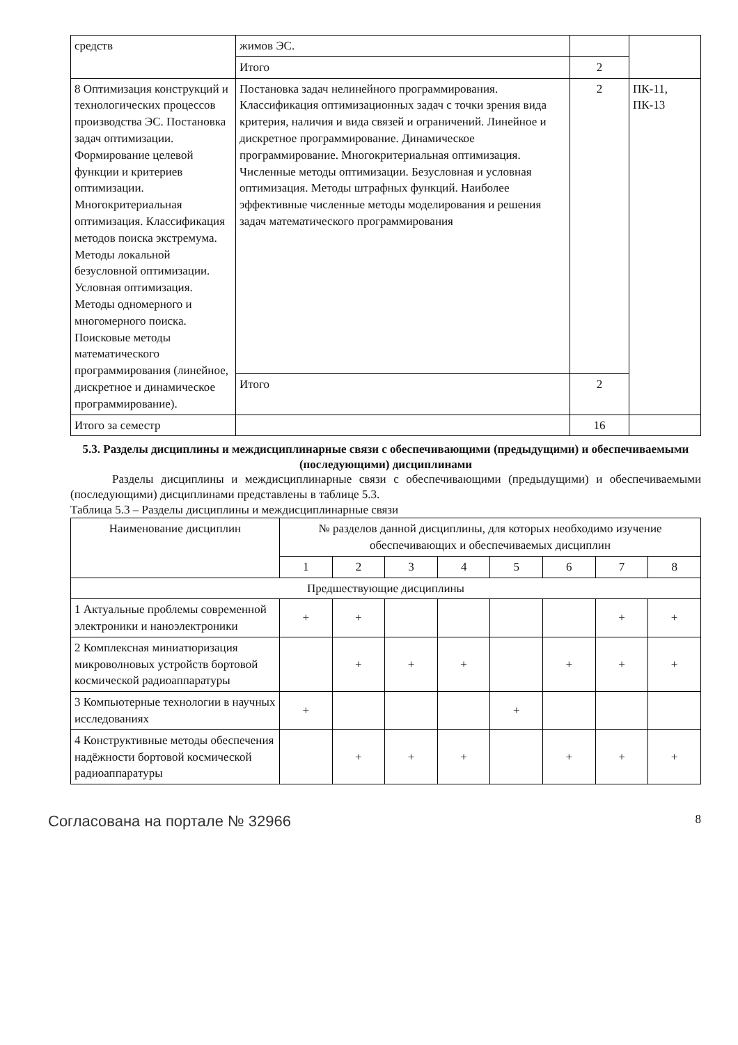| средств | жимов ЭС. | | |
| | Итого | 2 | |
| 8 Оптимизация конструкций и технологических процессов производства ЭС. Постановка задач оптимизации. Формирование целевой функции и критериев оптимизации. Многокритериальная оптимизация. Классификация методов поиска экстремума. Методы локальной безусловной оптимизации. Условная оптимизация. Методы одномерного и многомерного поиска. Поисковые методы математического программирования (линейное, дискретное и динамическое программирование). | Постановка задач нелинейного программирования. Классификация оптимизационных задач с точки зрения вида критерия, наличия и вида связей и ограничений. Линейное и дискретное программирование. Динамическое программирование. Многокритериальная оптимизация. Численные методы оптимизации. Безусловная и условная оптимизация. Методы штрафных функций. Наиболее эффективные численные методы моделирования и решения задач математического программирования | 2 | ПК-11, ПК-13 |
| | Итого | 2 | |
| Итого за семестр | | 16 | |
5.3. Разделы дисциплины и междисциплинарные связи с обеспечивающими (предыдущими) и обеспечиваемыми (последующими) дисциплинами
Разделы дисциплины и междисциплинарные связи с обеспечивающими (предыдущими) и обеспечиваемыми (последующими) дисциплинами представлены в таблице 5.3.
Таблица 5.3 – Разделы дисциплины и междисциплинарные связи
| Наименование дисциплин | № разделов данной дисциплины, для которых необходимо изучение обеспечивающих и обеспечиваемых дисциплин | | | | | | | |
| --- | --- | --- | --- | --- | --- | --- | --- | --- |
| | 1 | 2 | 3 | 4 | 5 | 6 | 7 | 8 |
| Предшествующие дисциплины | | | | | | | | |
| 1 Актуальные проблемы современной электроники и наноэлектроники | + | + | | | | | + | + |
| 2 Комплексная миниатюризация микроволновых устройств бортовой космической радиоаппаратуры | | + | + | + | | + | + | + |
| 3 Компьютерные технологии в научных исследованиях | + | | | | + | | | |
| 4 Конструктивные методы обеспечения надёжности бортовой космической радиоаппаратуры | | + | + | + | | + | + | + |
Согласована на портале № 32966 8